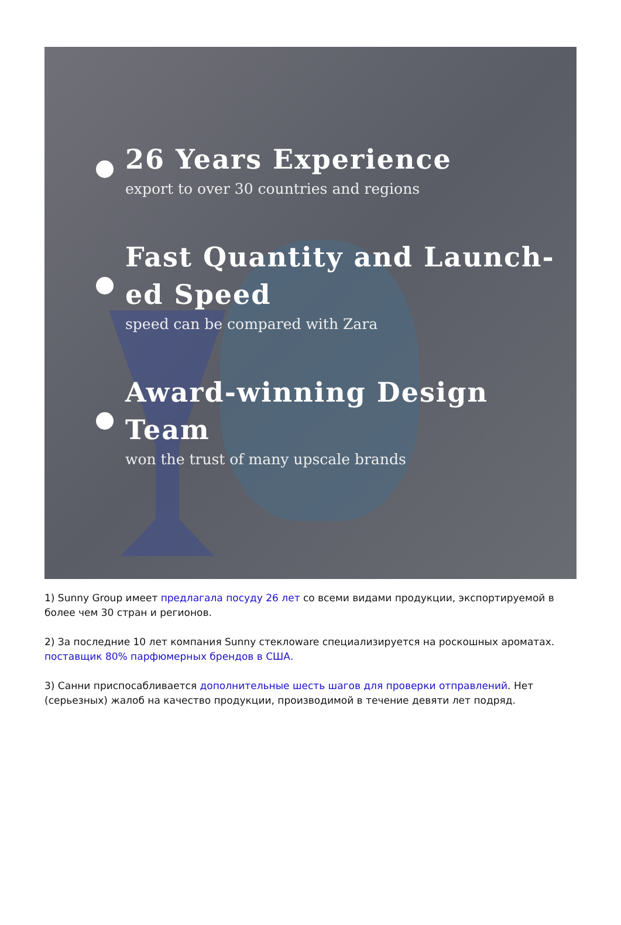26 Years Experience
export to over 30 countries and regions
Fast Quantity and Launch-
ed Speed
speed can be compared with Zara
Award-winning Design Team
won the trust of many upscale brands
1) Sunny Group имеет предлагала посуду 26 лет со всеми видами продукции, экспортируемой в более чем 30 стран и регионов.
2) За последние 10 лет компания Sunny стеклоware специализируется на роскошных ароматах. поставщик 80% парфюмерных брендов в США.
3) Санни приспосабливается дополнительные шесть шагов для проверки отправлений. Нет (серьезных) жалоб на качество продукции, производимой в течение девяти лет подряд.